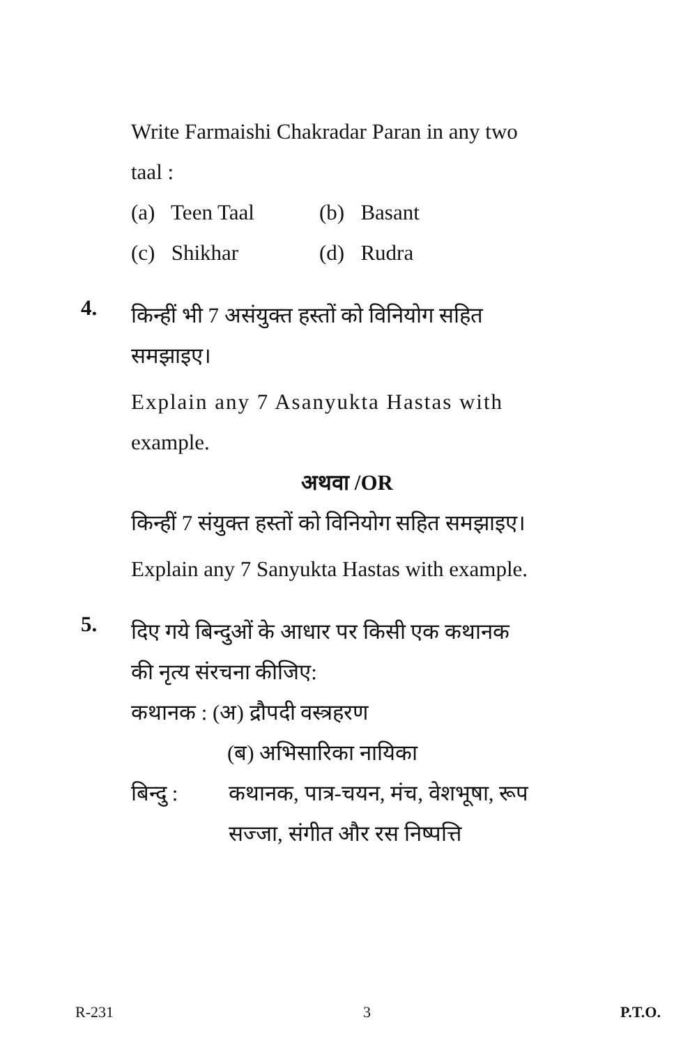Write Farmaishi Chakradar Paran in any two
taal :
(a) Teen Taal (b) Basant
(c) Shikhar (d) Rudra
4.
किन्हीं भी 7 असंयुक्त हस्तों को विनियोग सहित
समझाइए।
Explain any 7 Asanyukta Hastas with
example.
अथवा /OR
किन्हीं 7 संयुक्त हस्तों को विनियोग सहित समझाइए।
Explain any 7 Sanyukta Hastas with example.
5.
दिए गये बिन्दुओं के आधार पर किसी एक कथानक
की नृत्य संरचना कीजिए:
कथानक : (अ) द्रौपदी वस्त्रहरण
(ब) अभिसारिका नायिका
बिन्दु : कथानक, पात्र-चयन, मंच, वेशभूषा, रूप
सज्जा, संगीत और रस निष्पत्ति
R-231 3 P.T.O.